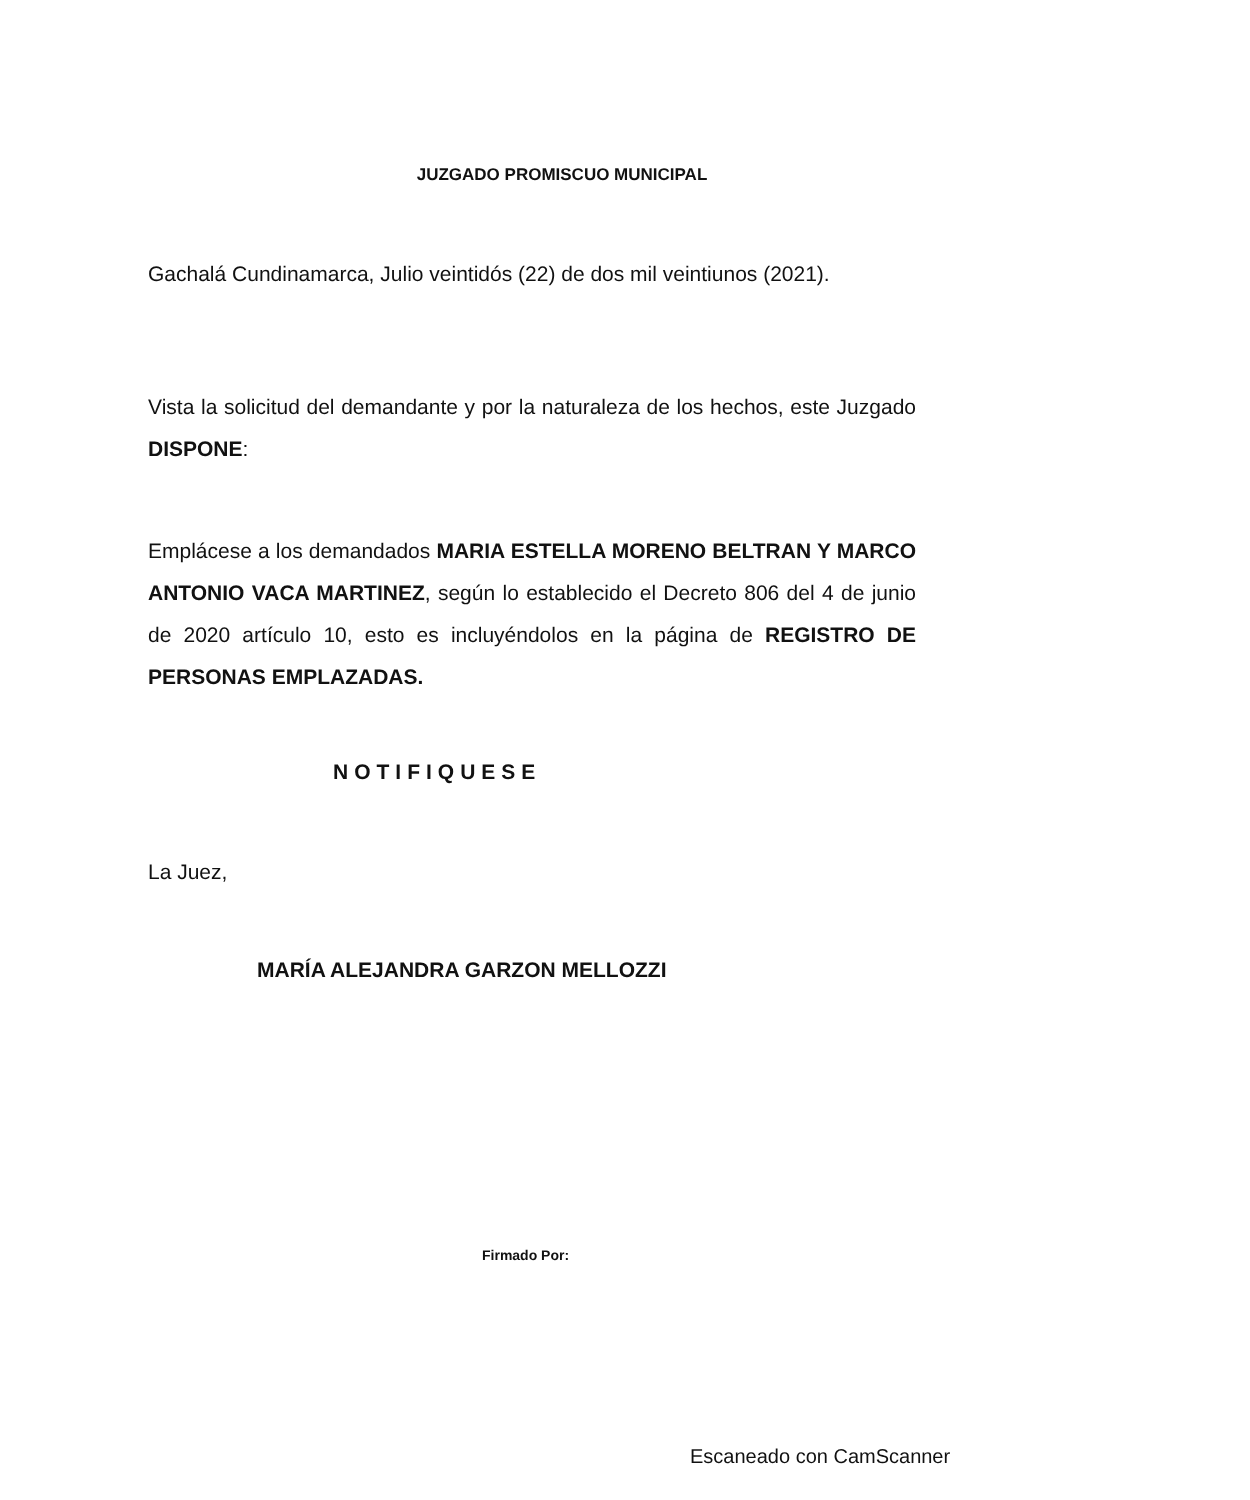JUZGADO PROMISCUO MUNICIPAL
Gachalá Cundinamarca, Julio veintidós (22) de dos mil veintiunos (2021).
Vista la solicitud del demandante y por la naturaleza de los hechos, este Juzgado DISPONE:
Emplácese a los demandados MARIA ESTELLA MORENO BELTRAN Y MARCO ANTONIO VACA MARTINEZ, según lo establecido el Decreto 806 del 4 de junio de 2020 artículo 10, esto es incluyéndolos en la página de REGISTRO DE PERSONAS EMPLAZADAS.
NOTIFIQUESE
La Juez,
MARÍA ALEJANDRA GARZON MELLOZZI
Firmado Por:
Escaneado con CamScanner